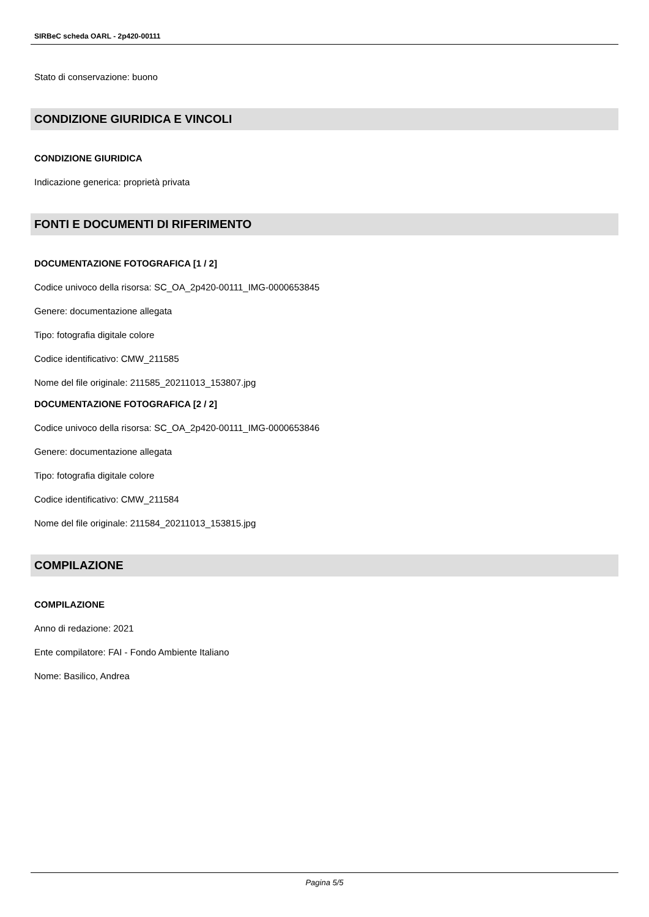SIRBeC scheda OARL - 2p420-00111
Stato di conservazione: buono
CONDIZIONE GIURIDICA E VINCOLI
CONDIZIONE GIURIDICA
Indicazione generica: proprietà privata
FONTI E DOCUMENTI DI RIFERIMENTO
DOCUMENTAZIONE FOTOGRAFICA [1 / 2]
Codice univoco della risorsa: SC_OA_2p420-00111_IMG-0000653845
Genere: documentazione allegata
Tipo: fotografia digitale colore
Codice identificativo: CMW_211585
Nome del file originale: 211585_20211013_153807.jpg
DOCUMENTAZIONE FOTOGRAFICA [2 / 2]
Codice univoco della risorsa: SC_OA_2p420-00111_IMG-0000653846
Genere: documentazione allegata
Tipo: fotografia digitale colore
Codice identificativo: CMW_211584
Nome del file originale: 211584_20211013_153815.jpg
COMPILAZIONE
COMPILAZIONE
Anno di redazione: 2021
Ente compilatore: FAI - Fondo Ambiente Italiano
Nome: Basilico, Andrea
Pagina 5/5